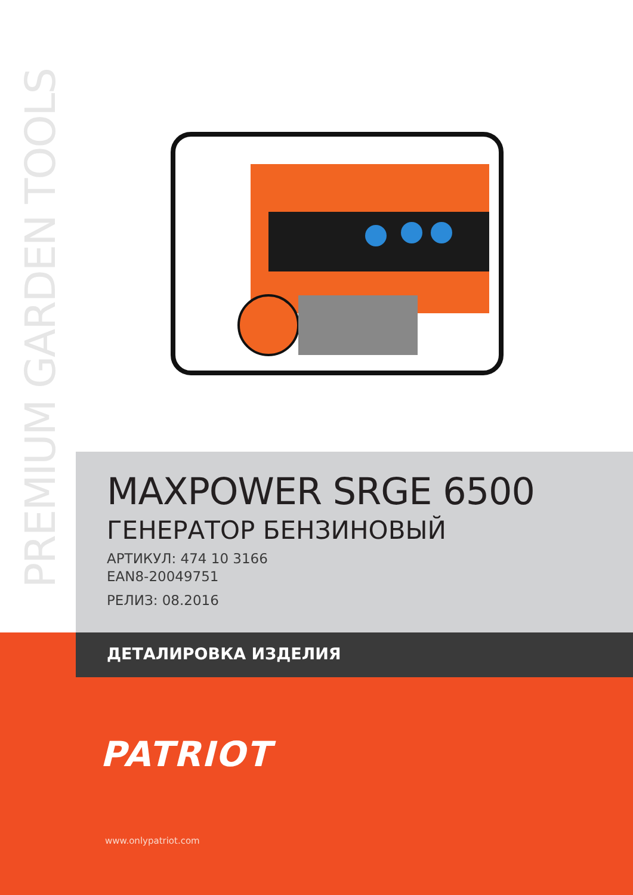PREMIUM GARDEN TOOLS
MAXPOWER SRGE 6500
ГЕНЕРАТОР БЕНЗИНОВЫЙ
АРТИКУЛ: 474 10 3166
EAN8-20049751
РЕЛИЗ: 08.2016
ДЕТАЛИРОВКА ИЗДЕЛИЯ
PATRIOT
www.onlypatriot.com